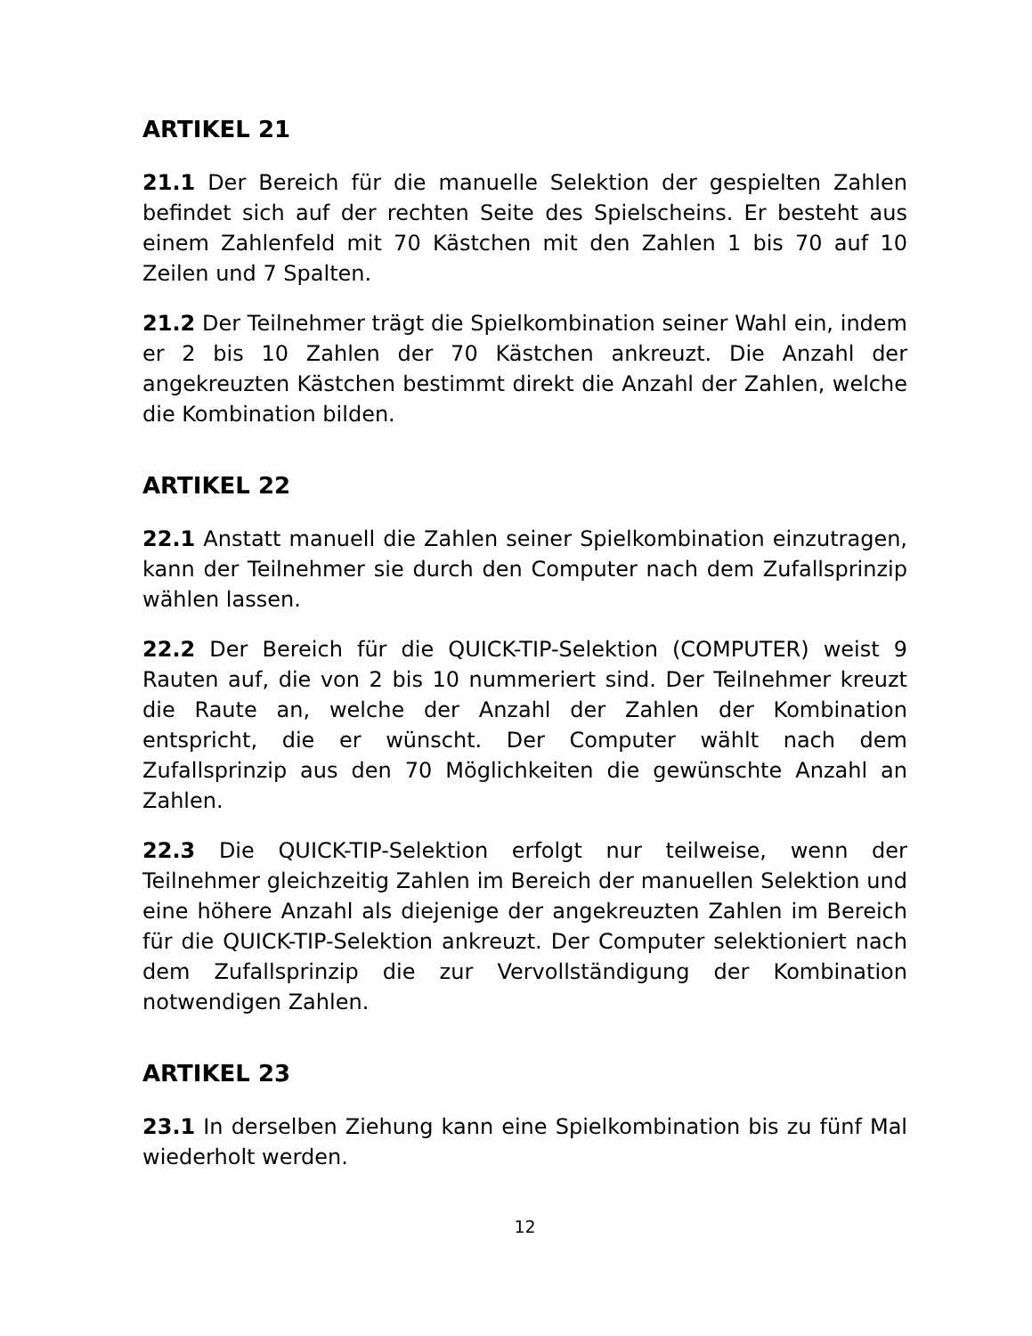ARTIKEL 21
21.1 Der Bereich für die manuelle Selektion der gespielten Zahlen befindet sich auf der rechten Seite des Spielscheins. Er besteht aus einem Zahlenfeld mit 70 Kästchen mit den Zahlen 1 bis 70 auf 10 Zeilen und 7 Spalten.
21.2 Der Teilnehmer trägt die Spielkombination seiner Wahl ein, indem er 2 bis 10 Zahlen der 70 Kästchen ankreuzt. Die Anzahl der angekreuzten Kästchen bestimmt direkt die Anzahl der Zahlen, welche die Kombination bilden.
ARTIKEL 22
22.1 Anstatt manuell die Zahlen seiner Spielkombination einzutragen, kann der Teilnehmer sie durch den Computer nach dem Zufallsprinzip wählen lassen.
22.2 Der Bereich für die QUICK-TIP-Selektion (COMPUTER) weist 9 Rauten auf, die von 2 bis 10 nummeriert sind. Der Teilnehmer kreuzt die Raute an, welche der Anzahl der Zahlen der Kombination entspricht, die er wünscht. Der Computer wählt nach dem Zufallsprinzip aus den 70 Möglichkeiten die gewünschte Anzahl an Zahlen.
22.3 Die QUICK-TIP-Selektion erfolgt nur teilweise, wenn der Teilnehmer gleichzeitig Zahlen im Bereich der manuellen Selektion und eine höhere Anzahl als diejenige der angekreuzten Zahlen im Bereich für die QUICK-TIP-Selektion ankreuzt. Der Computer selektioniert nach dem Zufallsprinzip die zur Vervollständigung der Kombination notwendigen Zahlen.
ARTIKEL 23
23.1 In derselben Ziehung kann eine Spielkombination bis zu fünf Mal wiederholt werden.
12